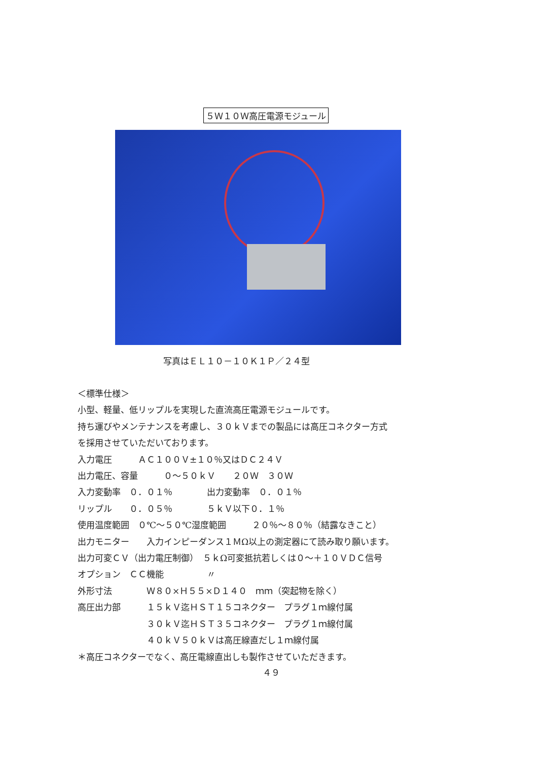５Ｗ１０Ｗ高圧電源モジュール
写真はＥＬ１０－１０Ｋ１Ｐ／２４型
＜標準仕様＞
小型、軽量、低リップルを実現した直流高圧電源モジュールです。
持ち運びやメンテナンスを考慮し、３０ｋＶまでの製品には高圧コネクター方式
を採用させていただいております。
入力電圧　　　ＡＣ１００Ｖ±１０％又はＤＣ２４Ｖ
出力電圧、容量　　　０～５０ｋＶ　　２０Ｗ　３０Ｗ
入力変動率　０．０１％　　　　出力変動率　０．０１％
リップル　　０．０５％　　　　５ｋＶ以下０．１％
使用温度範囲　０℃～５０℃湿度範囲　　　２０％～８０％（結露なきこと）
出力モニター　　入力インピーダンス１ＭΩ以上の測定器にて読み取り願います。
出力可変ＣＶ（出力電圧制御）　５ｋΩ可変抵抗若しくは０～＋１０ＶＤＣ信号
オプション　ＣＣ機能　　　　　〃
外形寸法　　　　Ｗ８０×Ｈ５５×Ｄ１４０　ｍｍ（突起物を除く）
高圧出力部　　　１５ｋＶ迄ＨＳＴ１５コネクター　プラグ１ｍ線付属
　　　　　　　　３０ｋＶ迄ＨＳＴ３５コネクター　プラグ１ｍ線付属
　　　　　　　　４０ｋＶ５０ｋＶは高圧線直だし１ｍ線付属
＊高圧コネクターでなく、高圧電線直出しも製作させていただきます。
４９